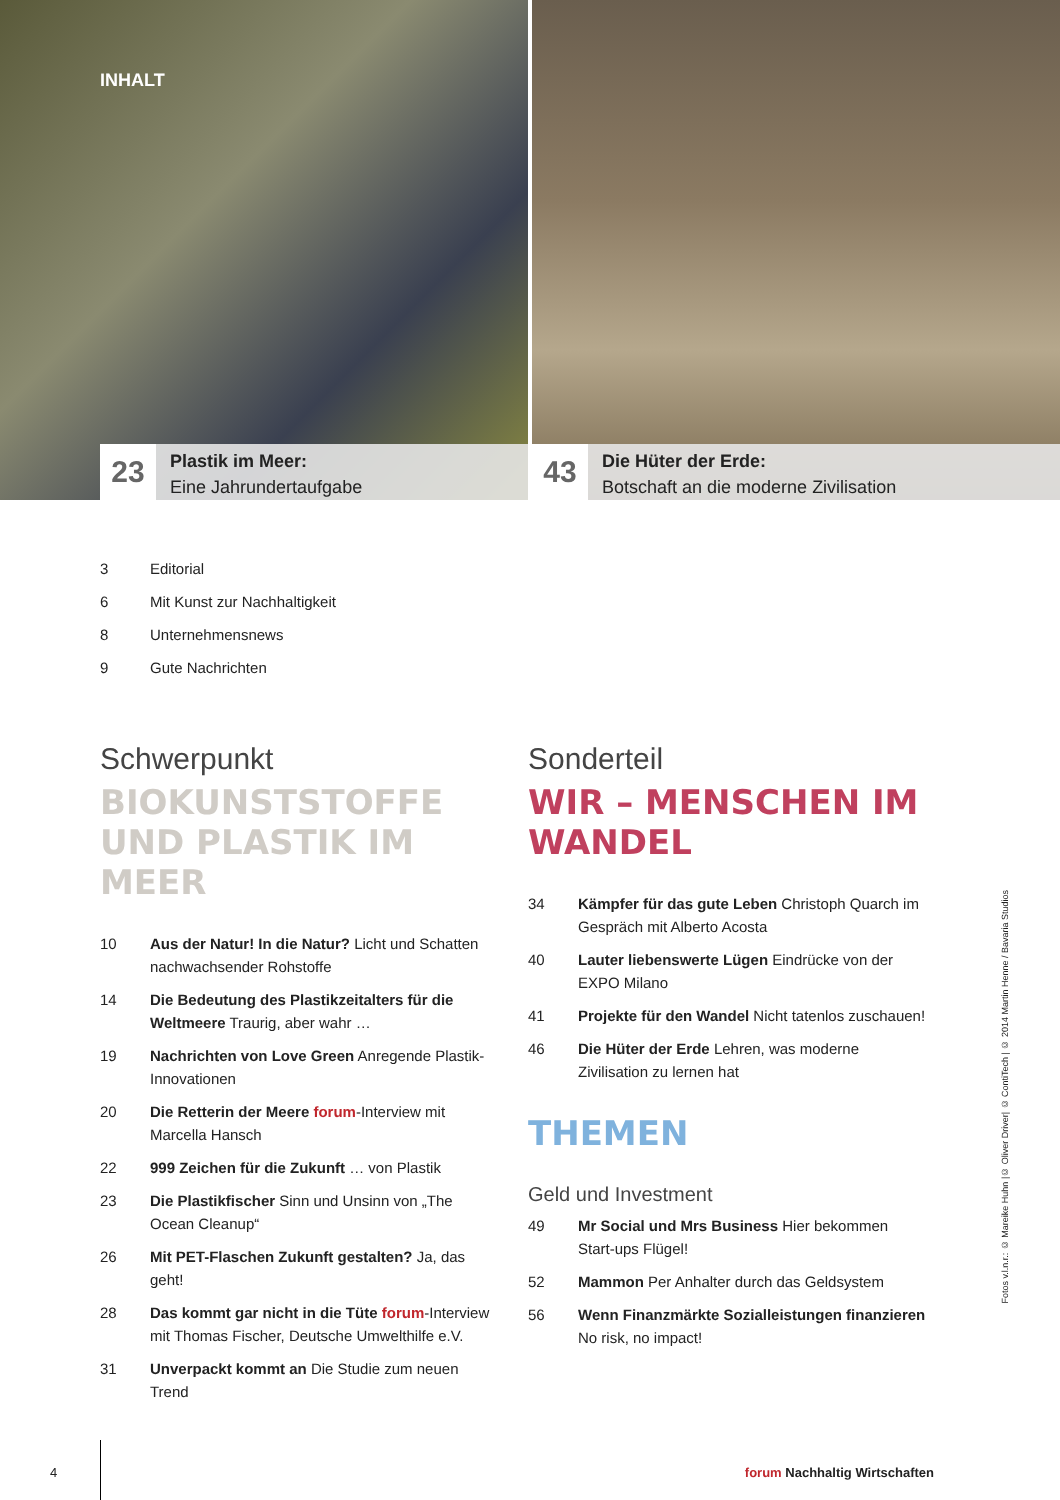INHALT
23
Plastik im Meer:
Eine Jahrundertaufgabe
43
Die Hüter der Erde:
Botschaft an die moderne Zivilisation
3 Editorial
6 Mit Kunst zur Nachhaltigkeit
8 Unternehmensnews
9 Gute Nachrichten
Schwerpunkt
BIOKUNSTSTOFFE UND PLASTIK IM MEER
10 Aus der Natur! In die Natur? Licht und Schatten nachwachsender Rohstoffe
14 Die Bedeutung des Plastikzeitalters für die Weltmeere Traurig, aber wahr …
19 Nachrichten von Love Green Anregende Plastik-Innovationen
20 Die Retterin der Meere forum-Interview mit Marcella Hansch
22 999 Zeichen für die Zukunft … von Plastik
23 Die Plastikfischer Sinn und Unsinn von „The Ocean Cleanup“
26 Mit PET-Flaschen Zukunft gestalten? Ja, das geht!
28 Das kommt gar nicht in die Tüte forum-Interview mit Thomas Fischer, Deutsche Umwelthilfe e.V.
31 Unverpackt kommt an Die Studie zum neuen Trend
Sonderteil
WIR – MENSCHEN IM WANDEL
34 Kämpfer für das gute Leben Christoph Quarch im Gespräch mit Alberto Acosta
40 Lauter liebenswerte Lügen Eindrücke von der EXPO Milano
41 Projekte für den Wandel Nicht tatenlos zuschauen!
46 Die Hüter der Erde Lehren, was moderne Zivilisation zu lernen hat
THEMEN
Geld und Investment
49 Mr Social und Mrs Business Hier bekommen Start-ups Flügel!
52 Mammon Per Anhalter durch das Geldsystem
56 Wenn Finanzmärkte Sozialleistungen finanzieren No risk, no impact!
Fotos v.l.n.r.: © Mareike Huhn |© Oliver Driver| © ContiTech | © 2014 Martin Henne / Bavaria Studios
4 forum Nachhaltig Wirtschaften